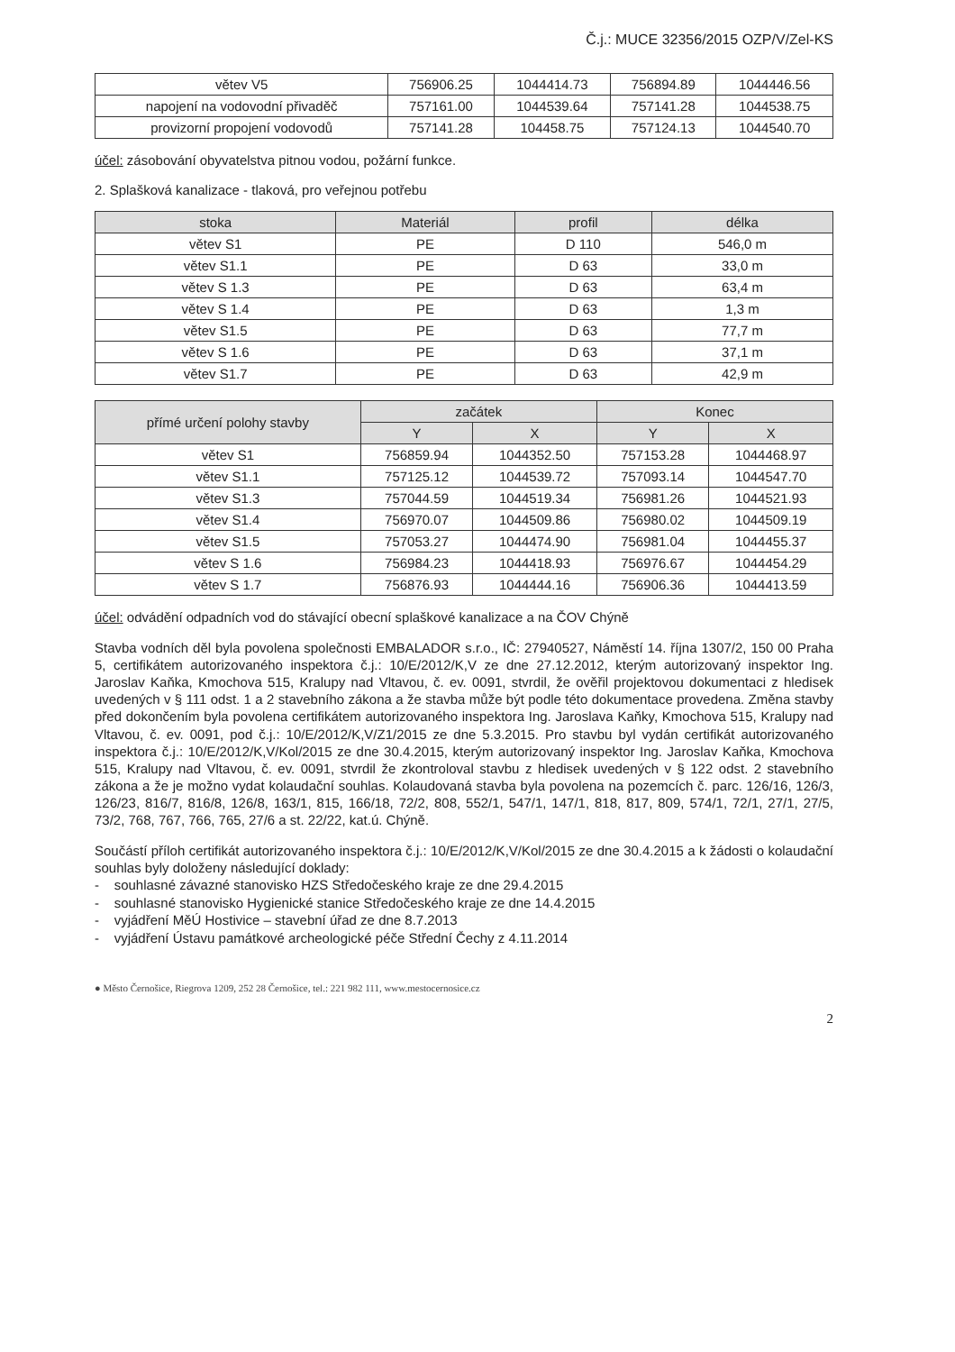Č.j.: MUCE 32356/2015 OZP/V/Zel-KS
| větev V5 | 756906.25 | 1044414.73 | 756894.89 | 1044446.56 |
| napojení na vodovodní přivaděč | 757161.00 | 1044539.64 | 757141.28 | 1044538.75 |
| provizorní propojení vodovodů | 757141.28 | 104458.75 | 757124.13 | 1044540.70 |
účel: zásobování obyvatelstva pitnou vodou, požární funkce.
2. Splašková kanalizace - tlaková, pro veřejnou potřebu
| stoka | Materiál | profil | délka |
| --- | --- | --- | --- |
| větev S1 | PE | D 110 | 546,0 m |
| větev S1.1 | PE | D 63 | 33,0 m |
| větev S 1.3 | PE | D 63 | 63,4 m |
| větev S 1.4 | PE | D 63 | 1,3 m |
| větev S1.5 | PE | D 63 | 77,7 m |
| větev S 1.6 | PE | D 63 | 37,1 m |
| větev S1.7 | PE | D 63 | 42,9 m |
| přímé určení polohy stavby | začátek | | Konec | |
| --- | --- | --- | --- | --- |
| | Y | X | Y | X |
| větev S1 | 756859.94 | 1044352.50 | 757153.28 | 1044468.97 |
| větev S1.1 | 757125.12 | 1044539.72 | 757093.14 | 1044547.70 |
| větev S1.3 | 757044.59 | 1044519.34 | 756981.26 | 1044521.93 |
| větev S1.4 | 756970.07 | 1044509.86 | 756980.02 | 1044509.19 |
| větev S1.5 | 757053.27 | 1044474.90 | 756981.04 | 1044455.37 |
| větev S 1.6 | 756984.23 | 1044418.93 | 756976.67 | 1044454.29 |
| větev S 1.7 | 756876.93 | 1044444.16 | 756906.36 | 1044413.59 |
účel: odvádění odpadních vod do stávající obecní splaškové kanalizace a na ČOV Chýně
Stavba vodních děl byla povolena společnosti EMBALADOR s.r.o., IČ: 27940527, Náměstí 14. října 1307/2, 150 00 Praha 5, certifikátem autorizovaného inspektora č.j.: 10/E/2012/K,V ze dne 27.12.2012, kterým autorizovaný inspektor Ing. Jaroslav Kaňka, Kmochova 515, Kralupy nad Vltavou, č. ev. 0091, stvrdil, že ověřil projektovou dokumentaci z hledisek uvedených v § 111 odst. 1 a 2 stavebního zákona a že stavba může být podle této dokumentace provedena. Změna stavby před dokončením byla povolena certifikátem autorizovaného inspektora Ing. Jaroslava Kaňky, Kmochova 515, Kralupy nad Vltavou, č. ev. 0091, pod č.j.: 10/E/2012/K,V/Z1/2015 ze dne 5.3.2015. Pro stavbu byl vydán certifikát autorizovaného inspektora č.j.: 10/E/2012/K,V/Kol/2015 ze dne 30.4.2015, kterým autorizovaný inspektor Ing. Jaroslav Kaňka, Kmochova 515, Kralupy nad Vltavou, č. ev. 0091, stvrdil že zkontroloval stavbu z hledisek uvedených v § 122 odst. 2 stavebního zákona a že je možno vydat kolaudační souhlas. Kolaudovaná stavba byla povolena na pozemcích č. parc. 126/16, 126/3, 126/23, 816/7, 816/8, 126/8, 163/1, 815, 166/18, 72/2, 808, 552/1, 547/1, 147/1, 818, 817, 809, 574/1, 72/1, 27/1, 27/5, 73/2, 768, 767, 766, 765, 27/6 a st. 22/22, kat.ú. Chýně.
Součástí příloh certifikát autorizovaného inspektora č.j.: 10/E/2012/K,V/Kol/2015 ze dne 30.4.2015 a k žádosti o kolaudační souhlas byly doloženy následující doklady:
- souhlasné závazné stanovisko HZS Středočeského kraje ze dne 29.4.2015
- souhlasné stanovisko Hygienické stanice Středočeského kraje ze dne 14.4.2015
- vyjádření MěÚ Hostivice – stavební úřad ze dne 8.7.2013
- vyjádření Ústavu památkové archeologické péče Střední Čechy z 4.11.2014
● Město Černošice, Riegrova 1209, 252 28 Černošice, tel.: 221 982 111, www.mestocernosice.cz
2